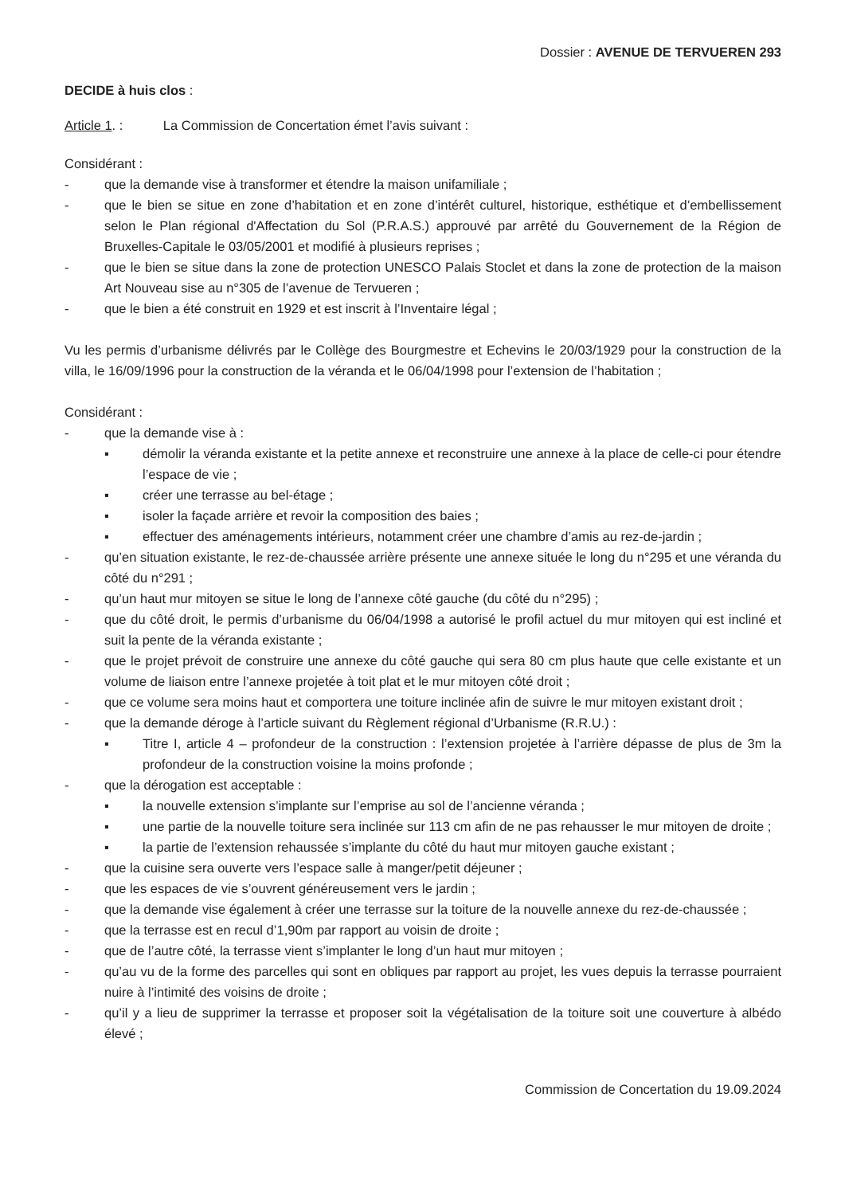Dossier : AVENUE DE TERVUEREN 293
DECIDE à huis clos :
Article 1. : La Commission de Concertation émet l’avis suivant :
Considérant :
- que la demande vise à transformer et étendre la maison unifamiliale ;
- que le bien se situe en zone d’habitation et en zone d’intérêt culturel, historique, esthétique et d’embellissement selon le Plan régional d'Affectation du Sol (P.R.A.S.) approuvé par arrêté du Gouvernement de la Région de Bruxelles-Capitale le 03/05/2001 et modifié à plusieurs reprises ;
- que le bien se situe dans la zone de protection UNESCO Palais Stoclet et dans la zone de protection de la maison Art Nouveau sise au n°305 de l’avenue de Tervueren ;
- que le bien a été construit en 1929 et est inscrit à l’Inventaire légal ;
Vu les permis d’urbanisme délivrés par le Collège des Bourgmestre et Echevins le 20/03/1929 pour la construction de la villa, le 16/09/1996 pour la construction de la véranda et le 06/04/1998 pour l’extension de l’habitation ;
Considérant :
- que la demande vise à :
▪ démolir la véranda existante et la petite annexe et reconstruire une annexe à la place de celle-ci pour étendre l’espace de vie ;
▪ créer une terrasse au bel-étage ;
▪ isoler la façade arrière et revoir la composition des baies ;
▪ effectuer des aménagements intérieurs, notamment créer une chambre d’amis au rez-de-jardin ;
- qu’en situation existante, le rez-de-chaussée arrière présente une annexe située le long du n°295 et une véranda du côté du n°291 ;
- qu’un haut mur mitoyen se situe le long de l’annexe côté gauche (du côté du n°295) ;
- que du côté droit, le permis d’urbanisme du 06/04/1998 a autorisé le profil actuel du mur mitoyen qui est incliné et suit la pente de la véranda existante ;
- que le projet prévoit de construire une annexe du côté gauche qui sera 80 cm plus haute que celle existante et un volume de liaison entre l’annexe projetée à toit plat et le mur mitoyen côté droit ;
- que ce volume sera moins haut et comportera une toiture inclinée afin de suivre le mur mitoyen existant droit ;
- que la demande déroge à l’article suivant du Règlement régional d’Urbanisme (R.R.U.) :
▪ Titre I, article 4 – profondeur de la construction : l’extension projetée à l’arrière dépasse de plus de 3m la profondeur de la construction voisine la moins profonde ;
- que la dérogation est acceptable :
▪ la nouvelle extension s’implante sur l’emprise au sol de l’ancienne véranda ;
▪ une partie de la nouvelle toiture sera inclinée sur 113 cm afin de ne pas rehausser le mur mitoyen de droite ;
▪ la partie de l’extension rehaussée s’implante du côté du haut mur mitoyen gauche existant ;
- que la cuisine sera ouverte vers l’espace salle à manger/petit déjeuner ;
- que les espaces de vie s’ouvrent généreusement vers le jardin ;
- que la demande vise également à créer une terrasse sur la toiture de la nouvelle annexe du rez-de-chaussée ;
- que la terrasse est en recul d’1,90m par rapport au voisin de droite ;
- que de l’autre côté, la terrasse vient s’implanter le long d’un haut mur mitoyen ;
- qu’au vu de la forme des parcelles qui sont en obliques par rapport au projet, les vues depuis la terrasse pourraient nuire à l’intimité des voisins de droite ;
- qu’il y a lieu de supprimer la terrasse et proposer soit la végétalisation de la toiture soit une couverture à albédo élevé ;
Commission de Concertation du 19.09.2024